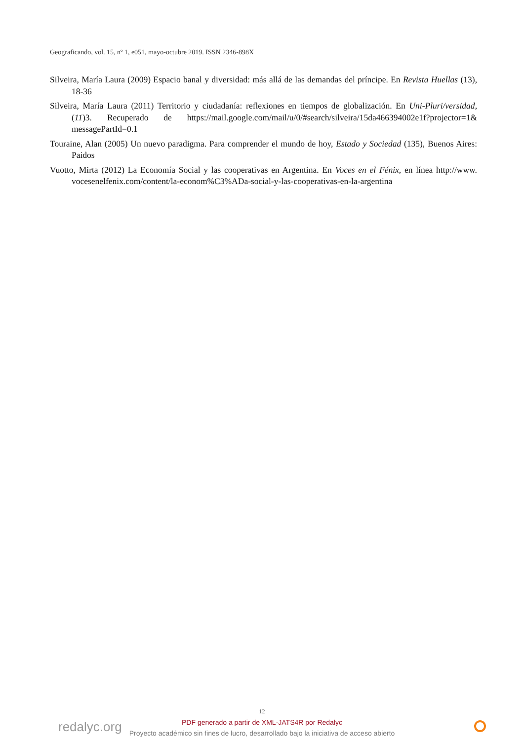Geograficando, vol. 15, nº 1, e051, mayo-octubre 2019. ISSN 2346-898X
Silveira, María Laura (2009) Espacio banal y diversidad: más allá de las demandas del príncipe. En Revista Huellas (13), 18-36
Silveira, María Laura (2011) Territorio y ciudadanía: reflexiones en tiempos de globalización. En Uni-Pluri/versidad, (11)3. Recuperado de https://mail.google.com/mail/u/0/#search/silveira/15da466394002e1f?projector=1& messagePartId=0.1
Touraine, Alan (2005) Un nuevo paradigma. Para comprender el mundo de hoy, Estado y Sociedad (135), Buenos Aires: Paidos
Vuotto, Mirta (2012) La Economía Social y las cooperativas en Argentina. En Voces en el Fénix, en línea http://www. vocesenelfenix.com/content/la-econom%C3%ADa-social-y-las-cooperativas-en-la-argentina
redalyc.org
12
PDF generado a partir de XML-JATS4R por Redalyc
Proyecto académico sin fines de lucro, desarrollado bajo la iniciativa de acceso abierto